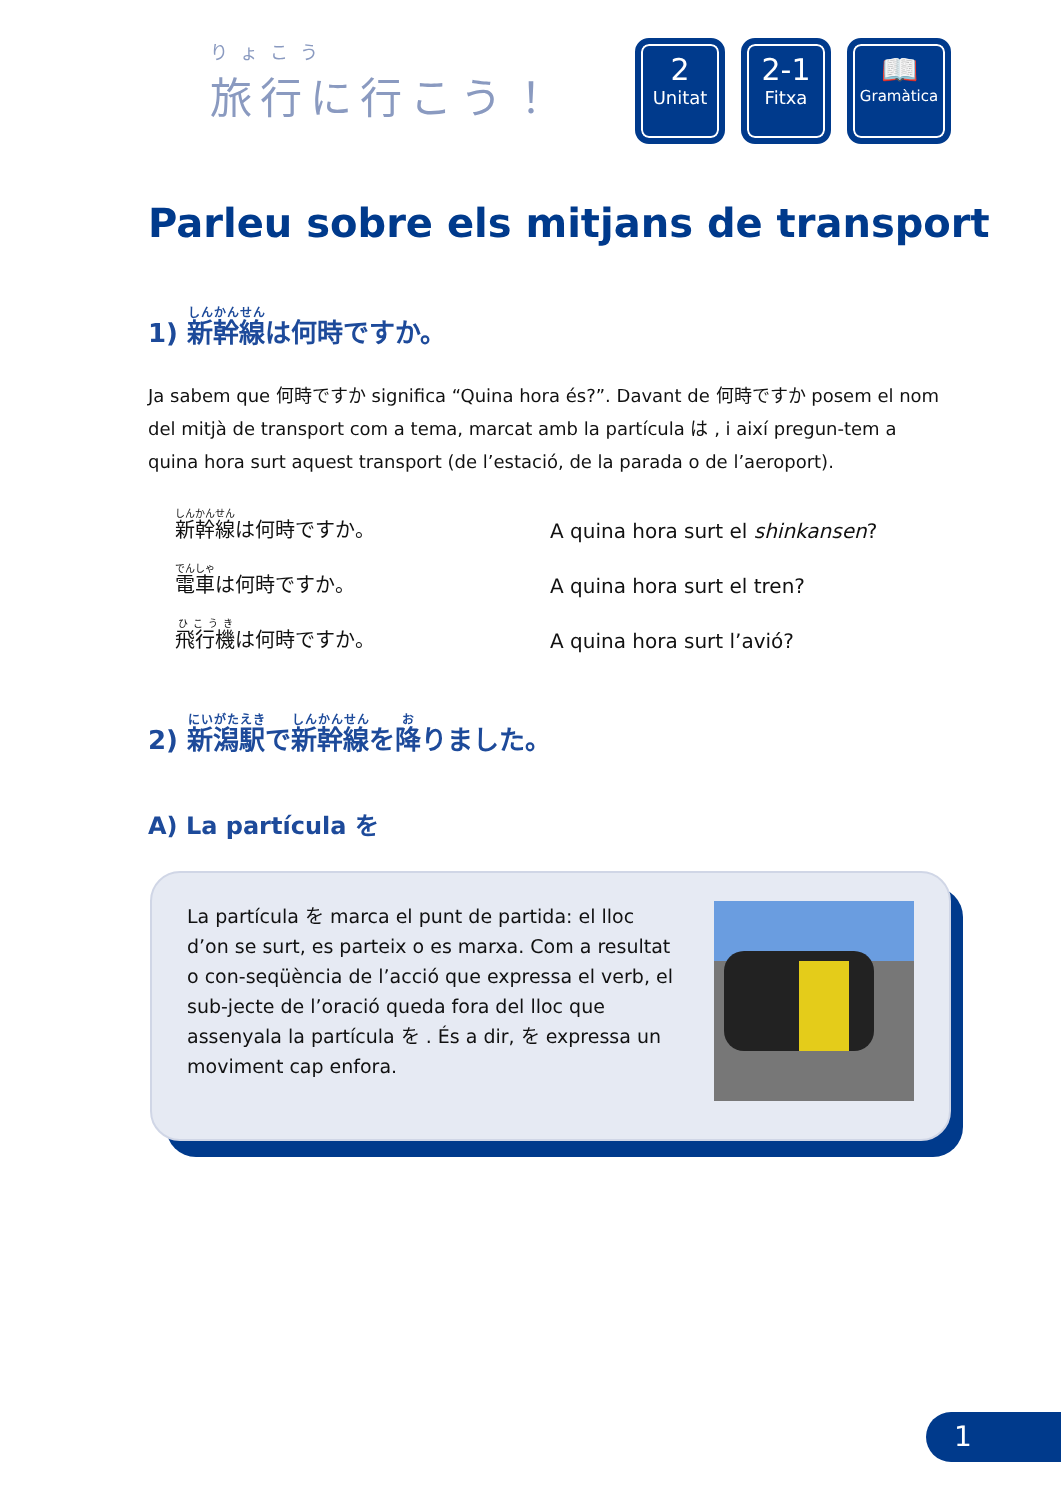りょこう
旅行に行こう！
2
Unitat
2-1
Fitxa
📖
Gramàtica
Parleu sobre els mitjans de transport
1) 新幹線は何時ですか。
Ja sabem que 何時ですか significa “Quina hora és?”. Davant de 何時ですか posem el nom del mitjà de transport com a tema, marcat amb la partícula は , i així pregun-tem a quina hora surt aquest transport (de l’estació, de la parada o de l’aeroport).
新幹線は何時ですか。
A quina hora surt el shinkansen?
電車は何時ですか。
A quina hora surt el tren?
飛行機は何時ですか。
A quina hora surt l’avió?
2) 新潟駅で新幹線を降りました。
A) La partícula を
La partícula を marca el punt de partida: el lloc d’on se surt, es parteix o es marxa. Com a resultat o con-seqüència de l’acció que expressa el verb, el sub-jecte de l’oració queda fora del lloc que assenyala la partícula を . És a dir, を expressa un moviment cap enfora.
1